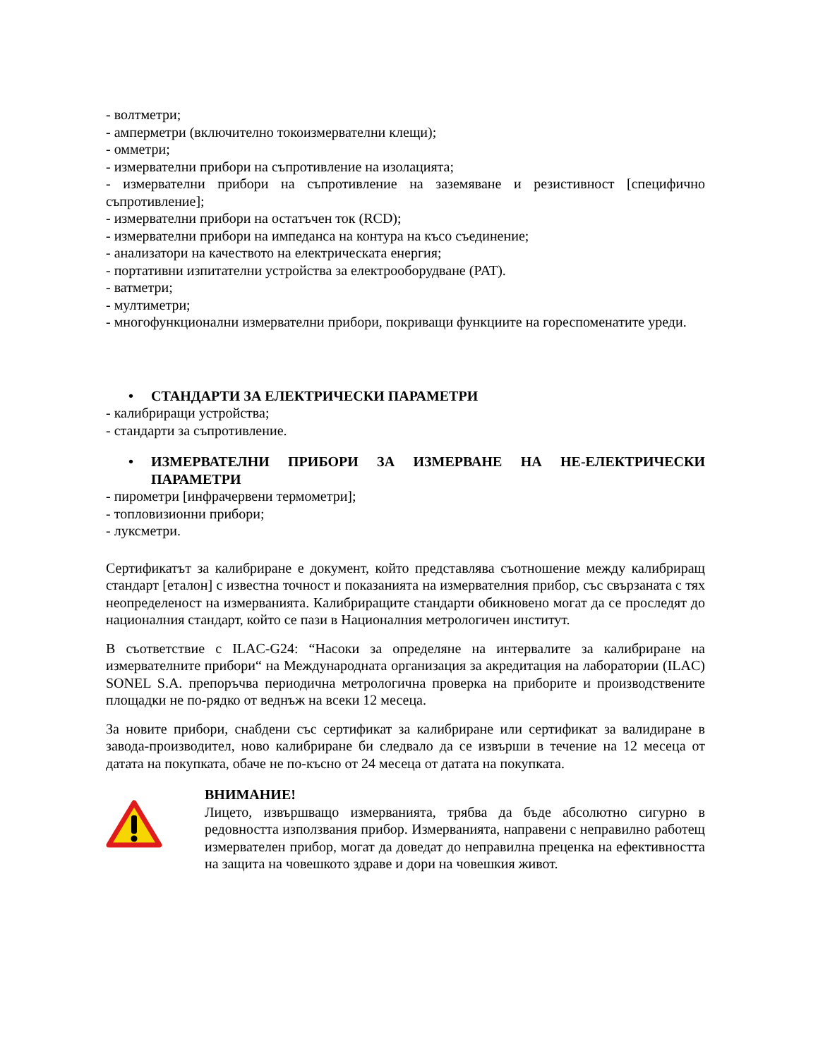- волтметри;
- амперметри (включително токоизмервателни клещи);
- омметри;
- измервателни прибори на съпротивление на изолацията;
- измервателни прибори на съпротивление на заземяване и резистивност [специфично съпротивление];
- измервателни прибори на остатъчен ток (RCD);
- измервателни прибори на импеданса на контура на късо съединение;
- анализатори на качеството на електрическата енергия;
- портативни изпитателни устройства за електрооборудване (PAT).
- ватметри;
- мултиметри;
- многофункционални измервателни прибори, покриващи функциите на гореспоменатите уреди.
• СТАНДАРТИ ЗА ЕЛЕКТРИЧЕСКИ ПАРАМЕТРИ
- калибриращи устройства;
- стандарти за съпротивление.
• ИЗМЕРВАТЕЛНИ ПРИБОРИ ЗА ИЗМЕРВАНЕ НА НЕ-ЕЛЕКТРИЧЕСКИ ПАРАМЕТРИ
- пирометри [инфрачервени термометри];
- топловизионни прибори;
- луксметри.
Сертификатът за калибриране е документ, който представлява съотношение между калибриращ стандарт [еталон] с известна точност и показанията на измервателния прибор, със свързаната с тях неопределеност на измерванията. Калибриращите стандарти обикновено могат да се проследят до националния стандарт, който се пази в Националния метрологичен институт.
В съответствие с ILAC-G24: “Насоки за определяне на интервалите за калибриране на измервателните прибори“ на Международната организация за акредитация на лаборатории (ILAC) SONEL S.A. препоръчва периодична метрологична проверка на приборите и производствените площадки не по-рядко от веднъж на всеки 12 месеца.
За новите прибори, снабдени със сертификат за калибриране или сертификат за валидиране в завода-производител, ново калибриране би следвало да се извърши в течение на 12 месеца от датата на покупката, обаче не по-късно от 24 месеца от датата на покупката.
ВНИМАНИЕ!
Лицето, извършващо измерванията, трябва да бъде абсолютно сигурно в редовността използвания прибор. Измерванията, направени с неправилно работещ измервателен прибор, могат да доведат до неправилна преценка на ефективността на защита на човешкото здраве и дори на човешкия живот.